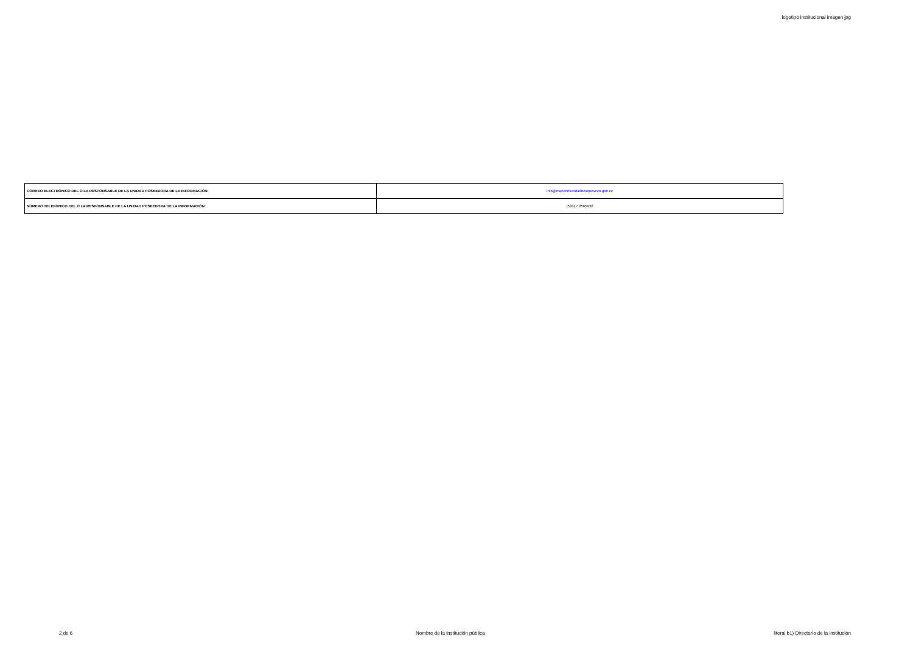logotipo institucional imagen jpg
| CORREO ELECTRÓNICO DEL O LA RESPONSABLE DE LA UNIDAD POSEEDORA DE LA INFORMACIÓN: | info@mancomunidadbosqueseco.gob.ec |
| NÚMERO TELEFÓNICO DEL O LA RESPONSABLE DE LA UNIDAD POSEEDORA DE LA INFORMACIÓN: | (593) 7 2565936 |
2 de 6 Nombre de la institución pública literal b1) Directorio de la institución